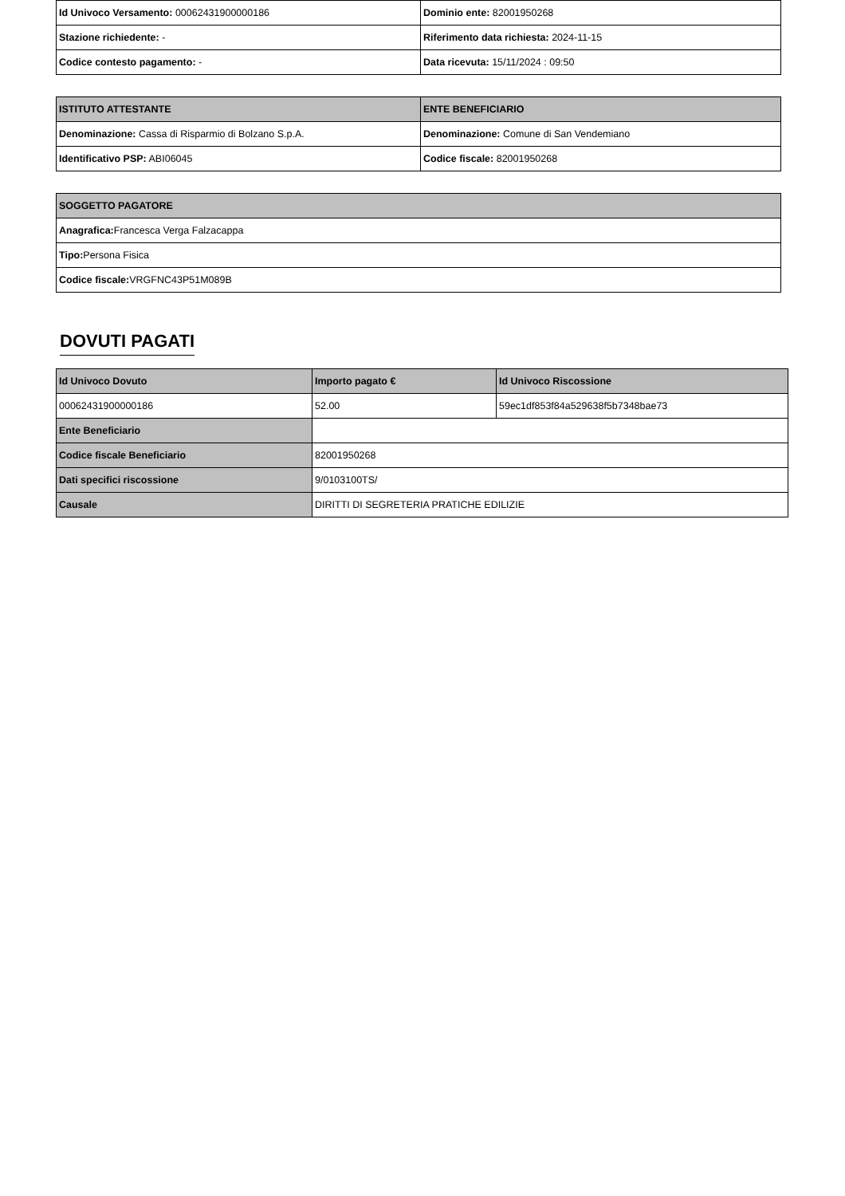| Id Univoco Versamento: 00062431900000186 | Dominio ente: 82001950268 |
| Stazione richiedente: - | Riferimento data richiesta: 2024-11-15 |
| Codice contesto pagamento: - | Data ricevuta: 15/11/2024 : 09:50 |
| ISTITUTO ATTESTANTE | ENTE BENEFICIARIO |
| --- | --- |
| Denominazione: Cassa di Risparmio di Bolzano S.p.A. | Denominazione: Comune di San Vendemiano |
| Identificativo PSP: ABI06045 | Codice fiscale: 82001950268 |
| SOGGETTO PAGATORE |
| --- |
| Anagrafica: Francesca Verga Falzacappa |
| Tipo: Persona Fisica |
| Codice fiscale: VRGFNC43P51M089B |
DOVUTI PAGATI
| Id Univoco Dovuto | Importo pagato € | Id Univoco Riscossione |
| --- | --- | --- |
| 00062431900000186 | 52.00 | 59ec1df853f84a529638f5b7348bae73 |
| Ente Beneficiario | | |
| Codice fiscale Beneficiario | 82001950268 | |
| Dati specifici riscossione | 9/0103100TS/ | |
| Causale | DIRITTI DI SEGRETERIA PRATICHE EDILIZIE | |